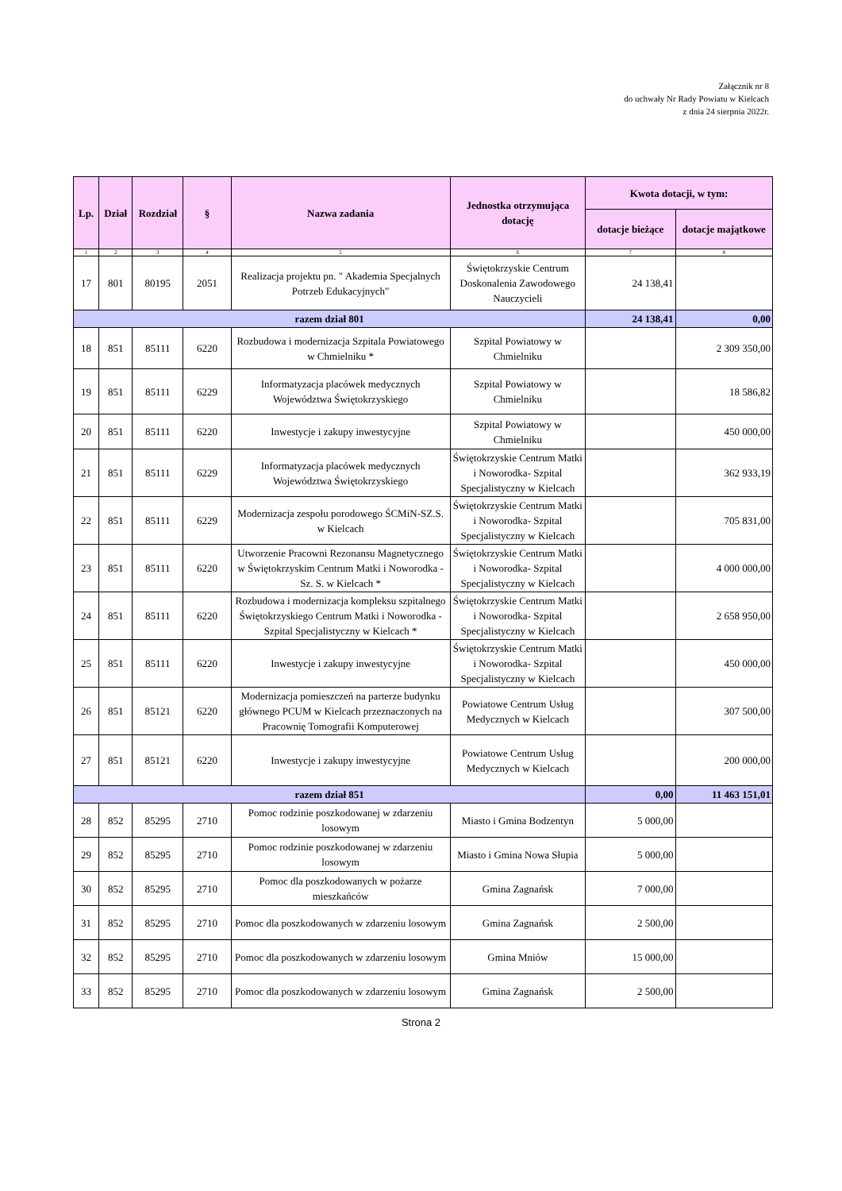Załącznik nr 8
do uchwały Nr Rady Powiatu w Kielcach
z dnia 24 sierpnia 2022r.
| Lp. | Dział | Rozdział | § | Nazwa zadania | Jednostka otrzymująca dotację | Kwota dotacji, w tym: | |
| --- | --- | --- | --- | --- | --- | --- | --- |
| | | | | | | dotacje bieżące | dotacje majątkowe |
| 1 | 2 | 3 | 4 | 5 | 6 | 7 | 8 |
| 17 | 801 | 80195 | 2051 | Realizacja projektu pn. " Akademia Specjalnych Potrzeb Edukacyjnych" | Świętokrzyskie Centrum Doskonalenia Zawodowego Nauczycieli | 24 138,41 | |
| razem dział 801 | | | | | | 24 138,41 | 0,00 |
| 18 | 851 | 85111 | 6220 | Rozbudowa i modernizacja Szpitala Powiatowego w Chmielniku * | Szpital Powiatowy w Chmielniku | | 2 309 350,00 |
| 19 | 851 | 85111 | 6229 | Informatyzacja placówek medycznych Województwa Świętokrzyskiego | Szpital Powiatowy w Chmielniku | | 18 586,82 |
| 20 | 851 | 85111 | 6220 | Inwestycje i zakupy inwestycyjne | Szpital Powiatowy w Chmielniku | | 450 000,00 |
| 21 | 851 | 85111 | 6229 | Informatyzacja placówek medycznych Województwa Świętokrzyskiego | Świętokrzyskie Centrum Matki i Noworodka- Szpital Specjalistyczny w Kielcach | | 362 933,19 |
| 22 | 851 | 85111 | 6229 | Modernizacja zespołu porodowego ŚCMiN-SZ.S. w Kielcach | Świętokrzyskie Centrum Matki i Noworodka- Szpital Specjalistyczny w Kielcach | | 705 831,00 |
| 23 | 851 | 85111 | 6220 | Utworzenie Pracowni Rezonansu Magnetycznego w Świętokrzyskim Centrum Matki i Noworodka - Sz. S. w Kielcach * | Świętokrzyskie Centrum Matki i Noworodka- Szpital Specjalistyczny w Kielcach | | 4 000 000,00 |
| 24 | 851 | 85111 | 6220 | Rozbudowa i modernizacja kompleksu szpitalnego Świętokrzyskiego Centrum Matki i Noworodka - Szpital Specjalistyczny w Kielcach * | Świętokrzyskie Centrum Matki i Noworodka- Szpital Specjalistyczny w Kielcach | | 2 658 950,00 |
| 25 | 851 | 85111 | 6220 | Inwestycje i zakupy inwestycyjne | Świętokrzyskie Centrum Matki i Noworodka- Szpital Specjalistyczny w Kielcach | | 450 000,00 |
| 26 | 851 | 85121 | 6220 | Modernizacja pomieszczeń na parterze budynku głównego PCUM w Kielcach przeznaczonych na Pracownię Tomografii Komputerowej | Powiatowe Centrum Usług Medycznych w Kielcach | | 307 500,00 |
| 27 | 851 | 85121 | 6220 | Inwestycje i zakupy inwestycyjne | Powiatowe Centrum Usług Medycznych w Kielcach | | 200 000,00 |
| razem dział 851 | | | | | | 0,00 | 11 463 151,01 |
| 28 | 852 | 85295 | 2710 | Pomoc rodzinie poszkodowanej w zdarzeniu losowym | Miasto i Gmina Bodzentyn | 5 000,00 | |
| 29 | 852 | 85295 | 2710 | Pomoc rodzinie poszkodowanej w zdarzeniu losowym | Miasto i Gmina Nowa Słupia | 5 000,00 | |
| 30 | 852 | 85295 | 2710 | Pomoc dla poszkodowanych w pożarze mieszkańców | Gmina Zagnańsk | 7 000,00 | |
| 31 | 852 | 85295 | 2710 | Pomoc dla poszkodowanych w zdarzeniu losowym | Gmina Zagnańsk | 2 500,00 | |
| 32 | 852 | 85295 | 2710 | Pomoc dla poszkodowanych w zdarzeniu losowym | Gmina Mniów | 15 000,00 | |
| 33 | 852 | 85295 | 2710 | Pomoc dla poszkodowanych w zdarzeniu losowym | Gmina Zagnańsk | 2 500,00 | |
Strona 2